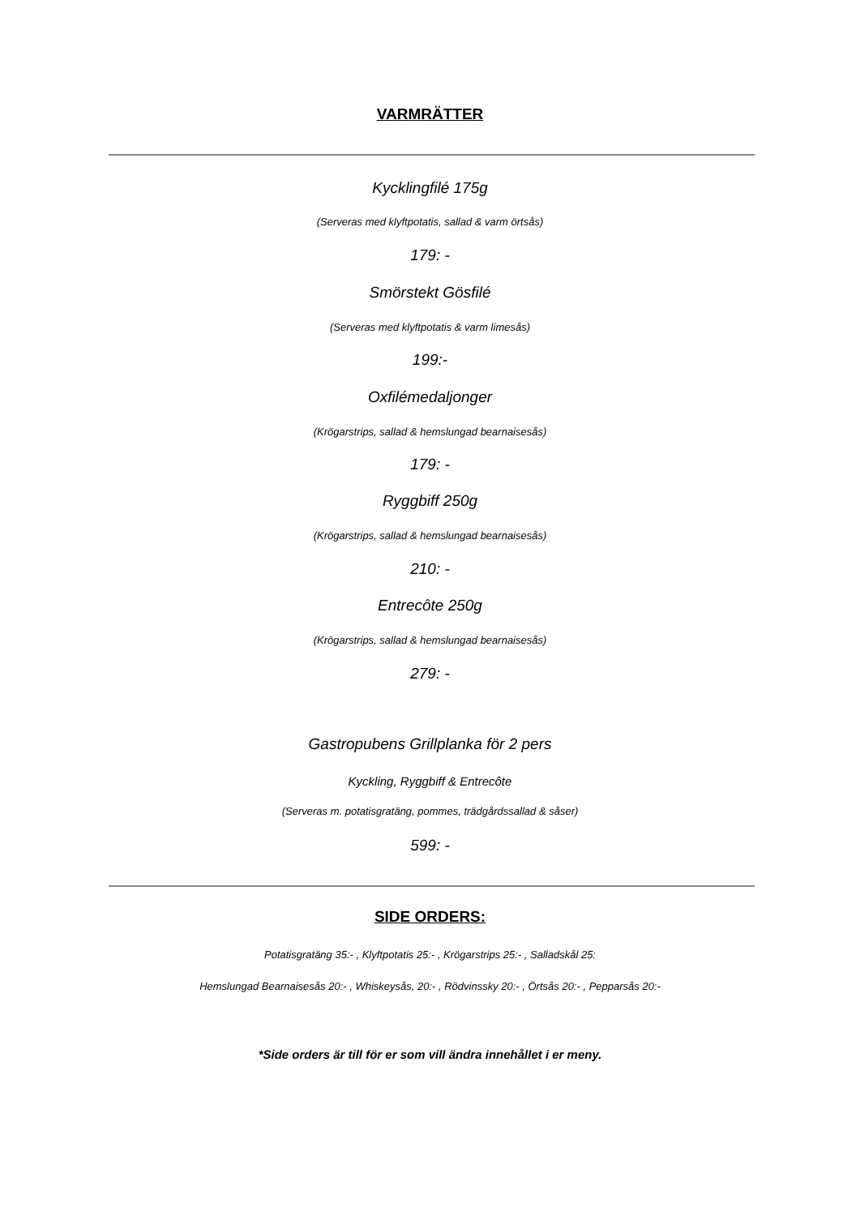VARMRÄTTER
Kycklingfilé 175g
(Serveras med klyftpotatis, sallad & varm örtsås)
179: -
Smörstekt Gösfilé
(Serveras med klyftpotatis & varm limesås)
199:-
Oxfilémedaljonger
(Krögarstrips, sallad & hemslungad bearnaisesås)
179: -
Ryggbiff 250g
(Krögarstrips, sallad & hemslungad bearnaisesås)
210: -
Entrecôte 250g
(Krögarstrips, sallad & hemslungad bearnaisesås)
279: -
Gastropubens Grillplanka för 2 pers
Kyckling, Ryggbiff & Entrecôte
(Serveras m. potatisgratäng, pommes, trädgårdssallad & såser)
599: -
SIDE ORDERS:
Potatisgratäng 35:- , Klyftpotatis 25:- , Krögarstrips 25:- , Salladskål 25:
Hemslungad Bearnaisesås 20:- , Whiskeysås, 20:- , Rödvinssky 20:- , Örtsås 20:- , Pepparsås 20:-
*Side orders är till för er som vill ändra innehållet i er meny.